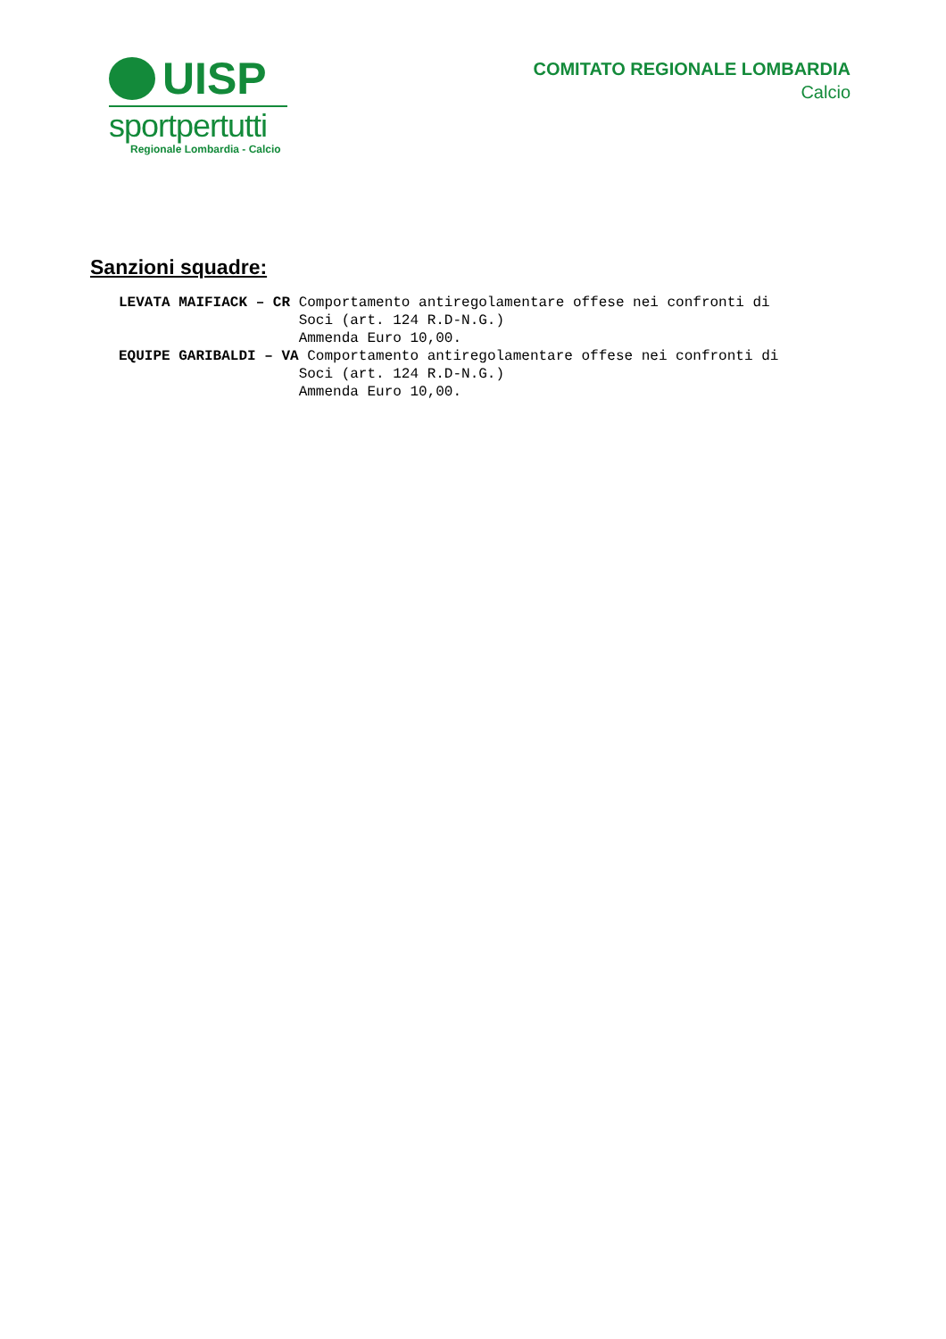UISP
sportpertutti
Regionale Lombardia - Calcio
COMITATO REGIONALE LOMBARDIA
Calcio
Sanzioni squadre:
LEVATA MAIFIACK – CR Comportamento antiregolamentare offese nei confronti di Soci (art. 124 R.D-N.G.) Ammenda Euro 10,00. EQUIPE GARIBALDI – VA Comportamento antiregolamentare offese nei confronti di Soci (art. 124 R.D-N.G.) Ammenda Euro 10,00.